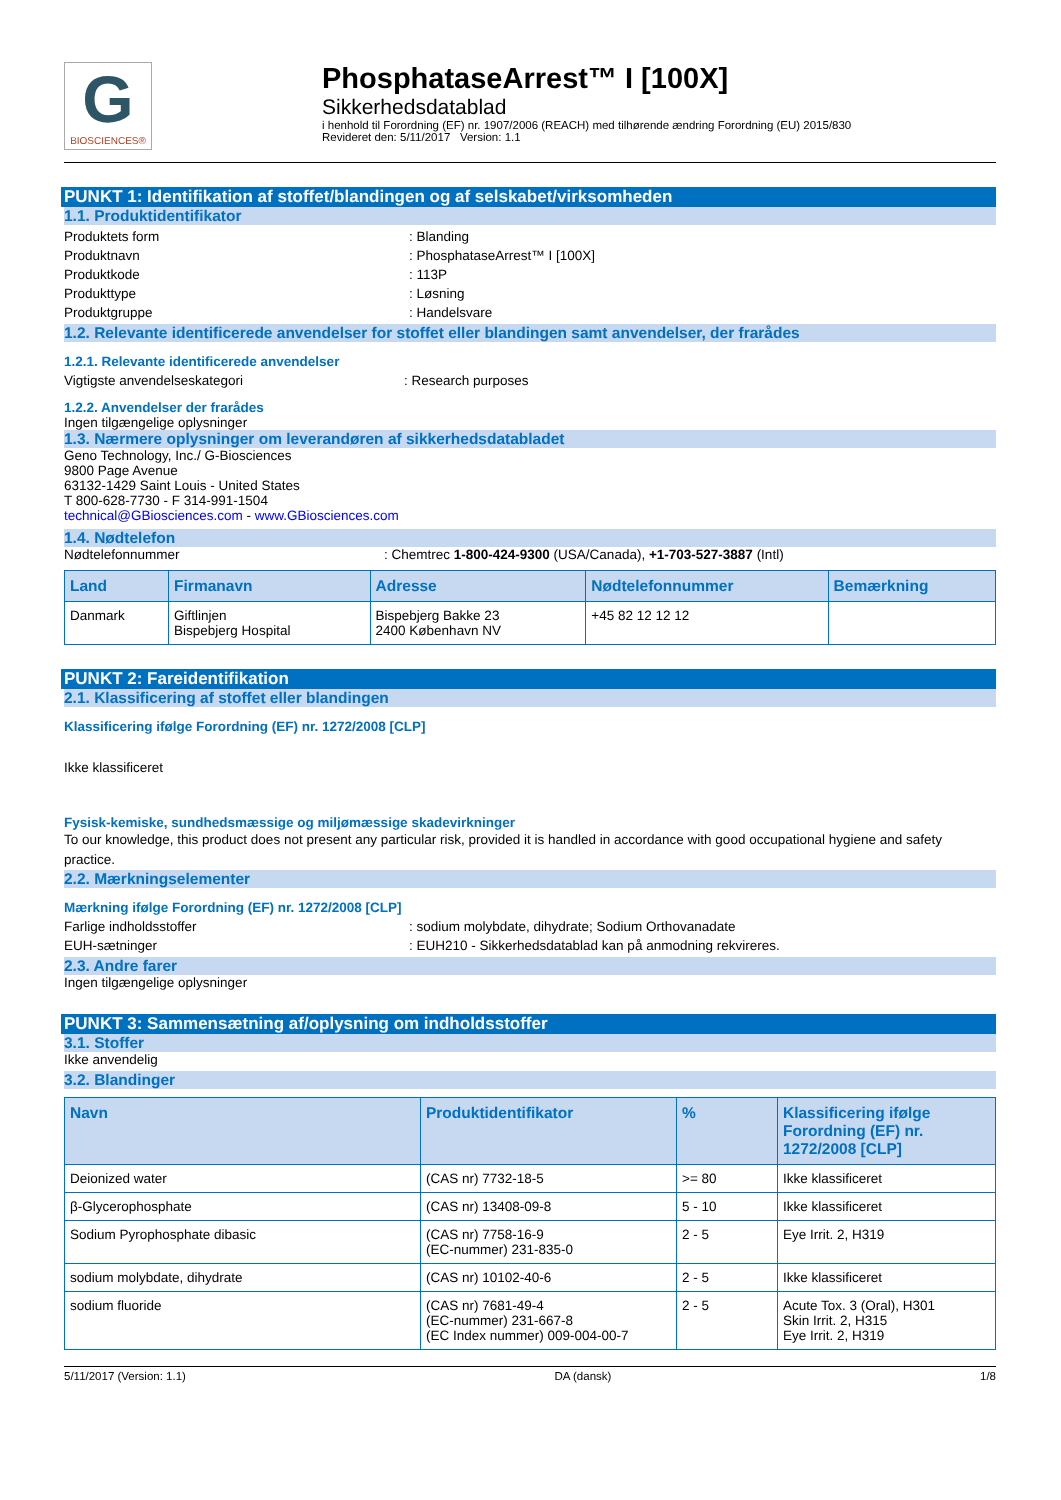G
BIOSCIENCES®
PhosphataseArrest™ I [100X]
Sikkerhedsdatablad
i henhold til Forordning (EF) nr. 1907/2006 (REACH) med tilhørende ændring Forordning (EU) 2015/830
Revideret den: 5/11/2017 Version: 1.1
PUNKT 1: Identifikation af stoffet/blandingen og af selskabet/virksomheden
1.1. Produktidentifikator
Produktets form: Blanding
Produktnavn: PhosphataseArrest™ I [100X]
Produktkode: 113P
Produkttype: Løsning
Produktgruppe: Handelsvare
1.2. Relevante identificerede anvendelser for stoffet eller blandingen samt anvendelser, der frarådes
1.2.1. Relevante identificerede anvendelser
Vigtigste anvendelseskategori: Research purposes
1.2.2. Anvendelser der frarådes
Ingen tilgængelige oplysninger
1.3. Nærmere oplysninger om leverandøren af sikkerhedsdatabladet
Geno Technology, Inc./ G-Biosciences
9800 Page Avenue
63132-1429 Saint Louis - United States
T 800-628-7730 - F 314-991-1504
technical@GBiosciences.com - www.GBiosciences.com
1.4. Nødtelefon
Nødtelefonnummer: Chemtrec 1-800-424-9300 (USA/Canada), +1-703-527-3887 (Intl)
| Land | Firmanavn | Adresse | Nødtelefonnummer | Bemærkning |
| --- | --- | --- | --- | --- |
| Danmark | Giftlinjen Bispebjerg Hospital | Bispebjerg Bakke 23 2400 København NV | +45 82 12 12 12 | |
PUNKT 2: Fareidentifikation
2.1. Klassificering af stoffet eller blandingen
Klassificering ifølge Forordning (EF) nr. 1272/2008 [CLP]
Ikke klassificeret
Fysisk-kemiske, sundhedsmæssige og miljømæssige skadevirkninger
To our knowledge, this product does not present any particular risk, provided it is handled in accordance with good occupational hygiene and safety practice.
2.2. Mærkningselementer
Mærkning ifølge Forordning (EF) nr. 1272/2008 [CLP]
Farlige indholdsstoffer: sodium molybdate, dihydrate; Sodium Orthovanadate
EUH-sætninger: EUH210 - Sikkerhedsdatablad kan på anmodning rekvireres.
2.3. Andre farer
Ingen tilgængelige oplysninger
PUNKT 3: Sammensætning af/oplysning om indholdsstoffer
3.1. Stoffer
Ikke anvendelig
3.2. Blandinger
| Navn | Produktidentifikator | % | Klassificering ifølge Forordning (EF) nr. 1272/2008 [CLP] |
| --- | --- | --- | --- |
| Deionized water | (CAS nr) 7732-18-5 | >= 80 | Ikke klassificeret |
| β-Glycerophosphate | (CAS nr) 13408-09-8 | 5 - 10 | Ikke klassificeret |
| Sodium Pyrophosphate dibasic | (CAS nr) 7758-16-9 (EC-nummer) 231-835-0 | 2 - 5 | Eye Irrit. 2, H319 |
| sodium molybdate, dihydrate | (CAS nr) 10102-40-6 | 2 - 5 | Ikke klassificeret |
| sodium fluoride | (CAS nr) 7681-49-4 (EC-nummer) 231-667-8 (EC Index nummer) 009-004-00-7 | 2 - 5 | Acute Tox. 3 (Oral), H301 Skin Irrit. 2, H315 Eye Irrit. 2, H319 |
5/11/2017 (Version: 1.1) DA (dansk) 1/8